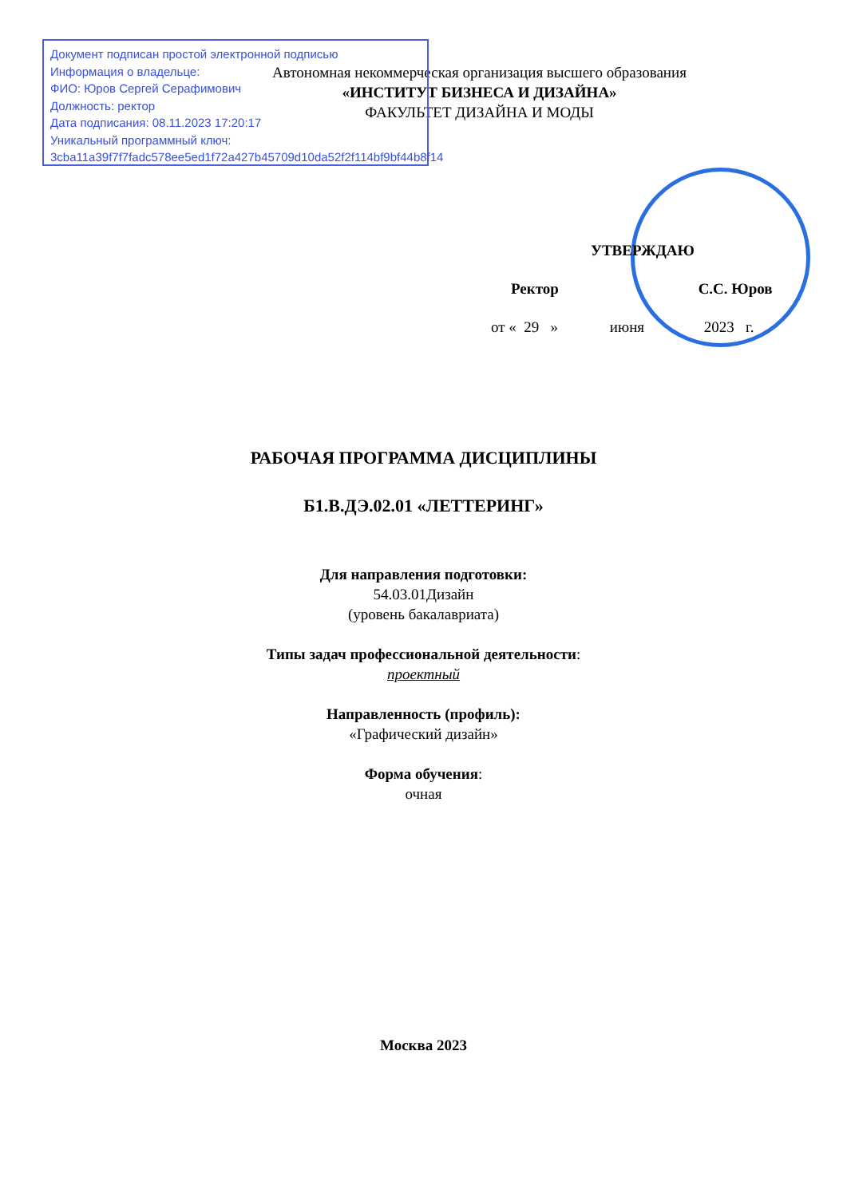Документ подписан простой электронной подписью
Информация о владельце:
ФИО: Юров Сергей Серафимович
Должность: ректор
Дата подписания: 08.11.2023 17:20:17
Уникальный программный ключ:
3cba11a39f7f7fadc578ee5ed1f72a427b45709d10da52f2f114bf9bf44b8f14
Автономная некоммерческая организация высшего образования
«ИНСТИТУТ БИЗНЕСА И ДИЗАЙНА»
ФАКУЛЬТЕТ ДИЗАЙНА И МОДЫ
УТВЕРЖДАЮ
Ректор С.С. Юров
от « 29 » июня 2023 г.
РАБОЧАЯ ПРОГРАММА ДИСЦИПЛИНЫ
Б1.В.ДЭ.02.01 «ЛЕТТЕРИНГ»
Для направления подготовки:
54.03.01Дизайн
(уровень бакалавриата)
Типы задач профессиональной деятельности:
проектный
Направленность (профиль):
«Графический дизайн»
Форма обучения:
очная
Москва 2023